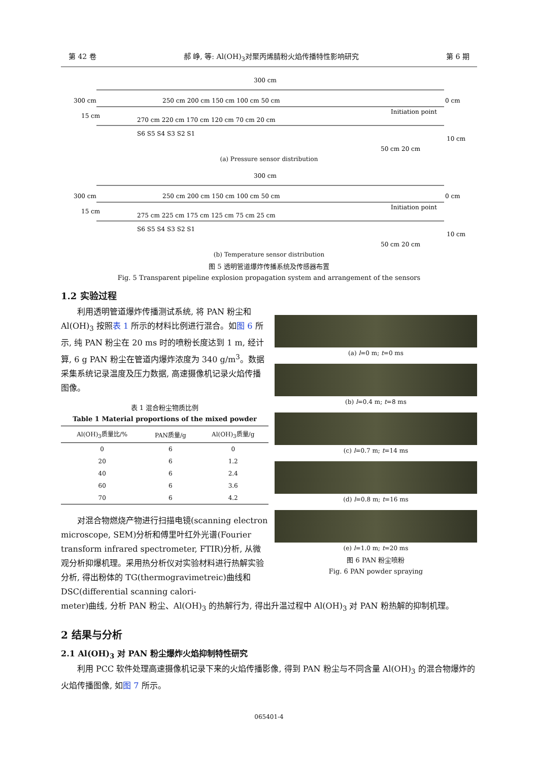第 42 卷 郝 峥, 等: Al(OH)<sub>3</sub>对聚丙烯腈粉火焰传播特性影响研究 第 6 期
300 cm
300 cm
250 cm 200 cm 150 cm 100 cm 50 cm
0 cm
270 cm 220 cm 170 cm 120 cm 70 cm 20 cm
Initiation point
S6 S5 S4 S3 S2 S1
10 cm
50 cm 20 cm
15 cm
(a) Pressure sensor distribution
300 cm
300 cm
250 cm 200 cm 150 cm 100 cm 50 cm
0 cm
275 cm 225 cm 175 cm 125 cm 75 cm 25 cm
Initiation point
S6 S5 S4 S3 S2 S1
10 cm
50 cm 20 cm
15 cm
(b) Temperature sensor distribution
图 5 透明管道爆炸传播系统及传感器布置
Fig. 5 Transparent pipeline explosion propagation system and arrangement of the sensors
1.2 实验过程
利用透明管道爆炸传播测试系统, 将 PAN 粉尘和 Al(OH)<sub>3</sub> 按照表 1 所示的材料比例进行混合。如图 6 所示, 纯 PAN 粉尘在 20 ms 时的喷粉长度达到 1 m, 经计算, 6 g PAN 粉尘在管道内爆炸浓度为 340 g/m<sup>3</sup>。数据采集系统记录温度及压力数据, 高速摄像机记录火焰传播图像。
表 1 混合粉尘物质比例
Table 1 Material proportions of the mixed powder
| Al(OH)<sub>3</sub>质量比/% | PAN质量/g | Al(OH)<sub>3</sub>质量/g |
| --- | --- | --- |
| 0 | 6 | 0 |
| 20 | 6 | 1.2 |
| 40 | 6 | 2.4 |
| 60 | 6 | 3.6 |
| 70 | 6 | 4.2 |
对混合物燃烧产物进行扫描电镜(scanning electron microscope, SEM)分析和傅里叶红外光谱(Fourier transform infrared spectrometer, FTIR)分析, 从微观分析抑爆机理。采用热分析仪对实验材料进行热解实验分析, 得出粉体的 TG(thermogravimetreic)曲线和 DSC(differential scanning calori-
(a) l=0 m; t=0 ms
(b) l=0.4 m; t=8 ms
(c) l=0.7 m; t=14 ms
(d) l=0.8 m; t=16 ms
(e) l=1.0 m; t=20 ms
图 6 PAN 粉尘喷粉
Fig. 6 PAN powder spraying
meter)曲线, 分析 PAN 粉尘、Al(OH)<sub>3</sub> 的热解行为, 得出升温过程中 Al(OH)<sub>3</sub> 对 PAN 粉热解的抑制机理。
2 结果与分析
2.1 Al(OH)<sub>3</sub> 对 PAN 粉尘爆炸火焰抑制特性研究
利用 PCC 软件处理高速摄像机记录下来的火焰传播影像, 得到 PAN 粉尘与不同含量 Al(OH)<sub>3</sub> 的混合物爆炸的火焰传播图像, 如图 7 所示。
065401-4